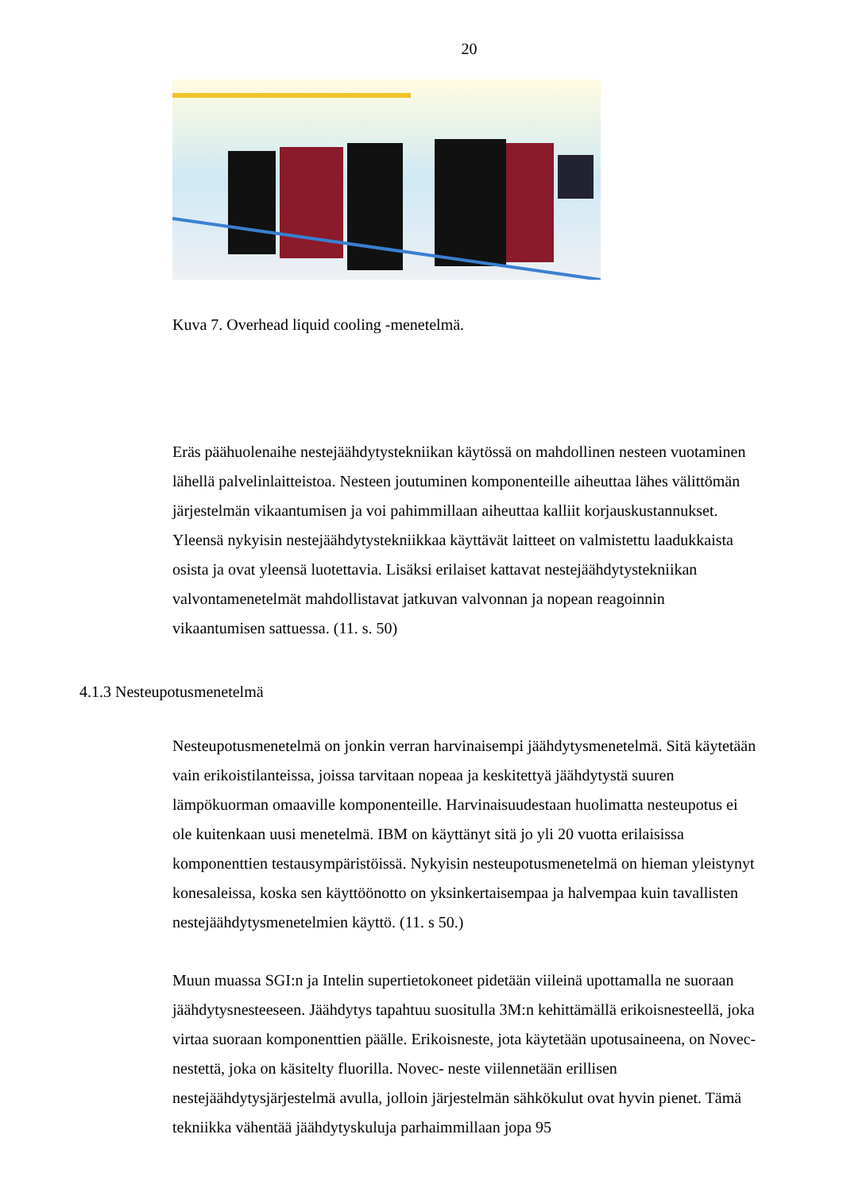20
Kuva 7. Overhead liquid cooling -menetelmä.
Eräs päähuolenaihe nestejäähdytystekniikan käytössä on mahdollinen nesteen vuotaminen lähellä palvelinlaitteistoa. Nesteen joutuminen komponenteille aiheuttaa lähes välittömän järjestelmän vikaantumisen ja voi pahimmillaan aiheuttaa kalliit korjauskustannukset. Yleensä nykyisin nestejäähdytystekniikkaa käyttävät laitteet on valmistettu laadukkaista osista ja ovat yleensä luotettavia. Lisäksi erilaiset kattavat nestejäähdytystekniikan valvontamenetelmät mahdollistavat jatkuvan valvonnan ja nopean reagoinnin vikaantumisen sattuessa. (11. s. 50)
4.1.3 Nesteupotusmenetelmä
Nesteupotusmenetelmä on jonkin verran harvinaisempi jäähdytysmenetelmä. Sitä käytetään vain erikoistilanteissa, joissa tarvitaan nopeaa ja keskitettyä jäähdytystä suuren lämpökuorman omaaville komponenteille. Harvinaisuudestaan huolimatta nesteupotus ei ole kuitenkaan uusi menetelmä. IBM on käyttänyt sitä jo yli 20 vuotta erilaisissa komponenttien testausympäristöissä. Nykyisin nesteupotusmenetelmä on hieman yleistynyt konesaleissa, koska sen käyttöönotto on yksinkertaisempaa ja halvempaa kuin tavallisten nestejäähdytysmenetelmien käyttö. (11. s 50.)
Muun muassa SGI:n ja Intelin supertietokoneet pidetään viileinä upottamalla ne suoraan jäähdytysnesteeseen. Jäähdytys tapahtuu suositulla 3M:n kehittämällä erikoisnesteellä, joka virtaa suoraan komponenttien päälle. Erikoisneste, jota käytetään upotusaineena, on Novec- nestettä, joka on käsitelty fluorilla. Novec- neste viilennetään erillisen nestejäähdytysjärjestelmä avulla, jolloin järjestelmän sähkökulut ovat hyvin pienet. Tämä tekniikka vähentää jäähdytyskuluja parhaimmillaan jopa 95